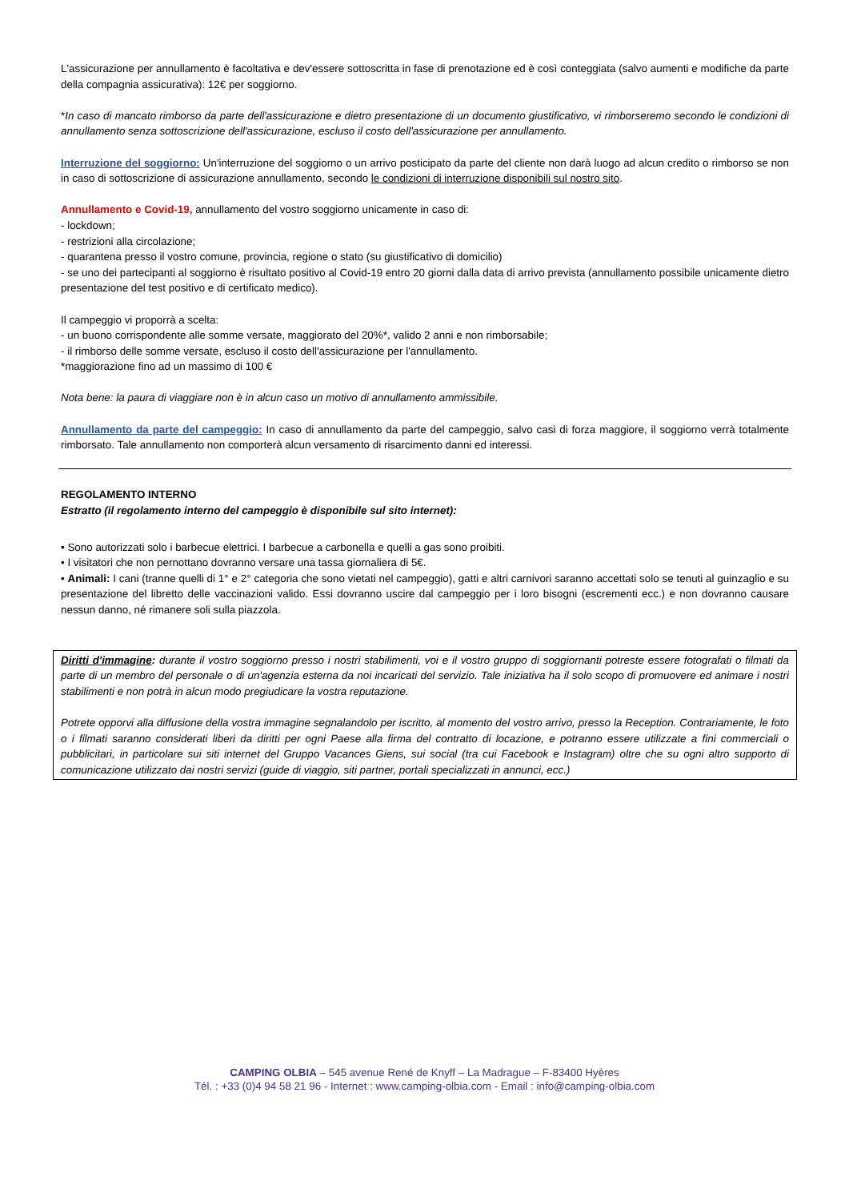L'assicurazione per annullamento è facoltativa e dev'essere sottoscritta in fase di prenotazione ed è così conteggiata (salvo aumenti e modifiche da parte della compagnia assicurativa): 12€ per soggiorno.
*In caso di mancato rimborso da parte dell'assicurazione e dietro presentazione di un documento giustificativo, vi rimborseremo secondo le condizioni di annullamento senza sottoscrizione dell'assicurazione, escluso il costo dell'assicurazione per annullamento.
Interruzione del soggiorno: Un'interruzione del soggiorno o un arrivo posticipato da parte del cliente non darà luogo ad alcun credito o rimborso se non in caso di sottoscrizione di assicurazione annullamento, secondo le condizioni di interruzione disponibili sul nostro sito.
Annullamento e Covid-19, annullamento del vostro soggiorno unicamente in caso di:
- lockdown;
- restrizioni alla circolazione;
- quarantena presso il vostro comune, provincia, regione o stato (su giustificativo di domicilio)
- se uno dei partecipanti al soggiorno è risultato positivo al Covid-19 entro 20 giorni dalla data di arrivo prevista (annullamento possibile unicamente dietro presentazione del test positivo e di certificato medico).
Il campeggio vi proporrà a scelta:
- un buono corrispondente alle somme versate, maggiorato del 20%*, valido 2 anni e non rimborsabile;
- il rimborso delle somme versate, escluso il costo dell'assicurazione per l'annullamento.
*maggiorazione fino ad un massimo di 100 €
Nota bene: la paura di viaggiare non è in alcun caso un motivo di annullamento ammissibile.
Annullamento da parte del campeggio: In caso di annullamento da parte del campeggio, salvo casi di forza maggiore, il soggiorno verrà totalmente rimborsato. Tale annullamento non comporterà alcun versamento di risarcimento danni ed interessi.
REGOLAMENTO INTERNO
Estratto (il regolamento interno del campeggio è disponibile sul sito internet):
• Sono autorizzati solo i barbecue elettrici. I barbecue a carbonella e quelli a gas sono proibiti.
• I visitatori che non pernottano dovranno versare una tassa giornaliera di 5€.
• Animali: I cani (tranne quelli di 1° e 2° categoria che sono vietati nel campeggio), gatti e altri carnivori saranno accettati solo se tenuti al guinzaglio e su presentazione del libretto delle vaccinazioni valido. Essi dovranno uscire dal campeggio per i loro bisogni (escrementi ecc.) e non dovranno causare nessun danno, né rimanere soli sulla piazzola.
Diritti d'immagine: durante il vostro soggiorno presso i nostri stabilimenti, voi e il vostro gruppo di soggiornanti potreste essere fotografati o filmati da parte di un membro del personale o di un'agenzia esterna da noi incaricati del servizio. Tale iniziativa ha il solo scopo di promuovere ed animare i nostri stabilimenti e non potrà in alcun modo pregiudicare la vostra reputazione.
Potrete opporvi alla diffusione della vostra immagine segnalandolo per iscritto, al momento del vostro arrivo, presso la Reception. Contrariamente, le foto o i filmati saranno considerati liberi da diritti per ogni Paese alla firma del contratto di locazione, e potranno essere utilizzate a fini commerciali o pubblicitari, in particolare sui siti internet del Gruppo Vacances Giens, sui social (tra cui Facebook e Instagram) oltre che su ogni altro supporto di comunicazione utilizzato dai nostri servizi (guide di viaggio, siti partner, portali specializzati in annunci, ecc.)
CAMPING OLBIA – 545 avenue René de Knyff – La Madrague – F-83400 Hyères
Tél. : +33 (0)4 94 58 21 96 - Internet : www.camping-olbia.com - Email : info@camping-olbia.com